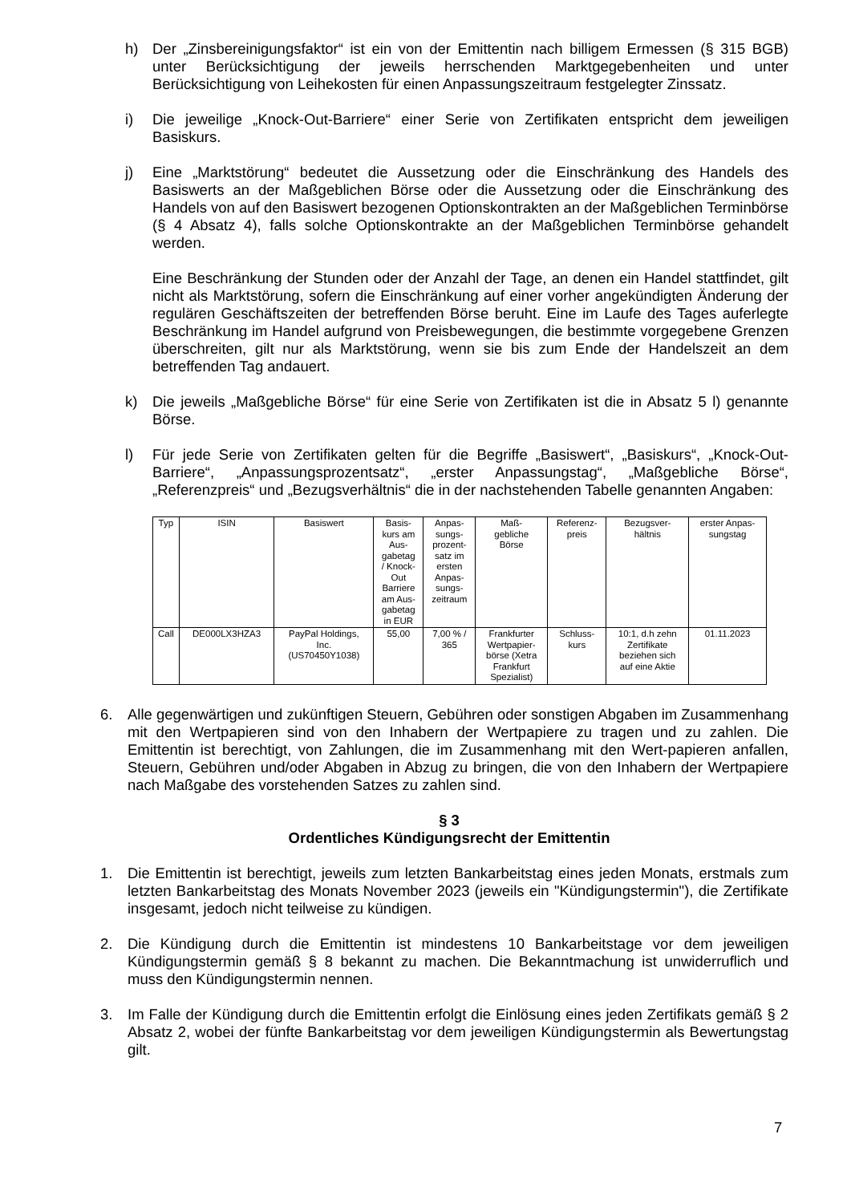h) Der „Zinsbereinigungsfaktor“ ist ein von der Emittentin nach billigem Ermessen (§ 315 BGB) unter Berücksichtigung der jeweils herrschenden Marktgegebenheiten und unter Berücksichtigung von Leihekosten für einen Anpassungszeitraum festgelegter Zinssatz.
i) Die jeweilige „Knock-Out-Barriere“ einer Serie von Zertifikaten entspricht dem jeweiligen Basiskurs.
j) Eine „Marktstörung“ bedeutet die Aussetzung oder die Einschränkung des Handels des Basiswerts an der Maßgeblichen Börse oder die Aussetzung oder die Einschränkung des Handels von auf den Basiswert bezogenen Optionskontrakten an der Maßgeblichen Terminbörse (§ 4 Absatz 4), falls solche Optionskontrakte an der Maßgeblichen Terminbörse gehandelt werden.
Eine Beschränkung der Stunden oder der Anzahl der Tage, an denen ein Handel stattfindet, gilt nicht als Marktstörung, sofern die Einschränkung auf einer vorher angekündigten Änderung der regulären Geschäftszeiten der betreffenden Börse beruht. Eine im Laufe des Tages auferlegte Beschränkung im Handel aufgrund von Preisbewegungen, die bestimmte vorgegebene Grenzen überschreiten, gilt nur als Marktstörung, wenn sie bis zum Ende der Handelszeit an dem betreffenden Tag andauert.
k) Die jeweils „Maßgebliche Börse“ für eine Serie von Zertifikaten ist die in Absatz 5 l) genannte Börse.
l) Für jede Serie von Zertifikaten gelten für die Begriffe „Basiswert“, „Basiskurs“, „Knock-Out-Barriere“, „Anpassungsprozentsatz“, „erster Anpassungstag“, „Maßgebliche Börse“, „Referenzpreis“ und „Bezugsverhältnis“ die in der nachstehenden Tabelle genannten Angaben:
| Typ | ISIN | Basiswert | Basis- kurs am Aus- gabetag / Knock- Out Barriere am Aus- gabetag in EUR | Anpas- sungs- prozent- satz im ersten Anpas- sungs- zeitraum | Maß- gebliche Börse | Referenz- preis | Bezugsver- hältnis | erster Anpas- sungstag |
| --- | --- | --- | --- | --- | --- | --- | --- | --- |
| Call | DE000LX3HZA3 | PayPal Holdings, Inc. (US70450Y1038) | 55,00 | 7,00 % / 365 | Frankfurter Wertpapier- börse (Xetra Frankfurt Spezialist) | Schluss- kurs | 10:1, d.h zehn Zertifikate beziehen sich auf eine Aktie | 01.11.2023 |
6. Alle gegenwärtigen und zukünftigen Steuern, Gebühren oder sonstigen Abgaben im Zusammenhang mit den Wertpapieren sind von den Inhabern der Wertpapiere zu tragen und zu zahlen. Die Emittentin ist berechtigt, von Zahlungen, die im Zusammenhang mit den Wert-papieren anfallen, Steuern, Gebühren und/oder Abgaben in Abzug zu bringen, die von den Inhabern der Wertpapiere nach Maßgabe des vorstehenden Satzes zu zahlen sind.
§ 3
Ordentliches Kündigungsrecht der Emittentin
1. Die Emittentin ist berechtigt, jeweils zum letzten Bankarbeitstag eines jeden Monats, erstmals zum letzten Bankarbeitstag des Monats November 2023 (jeweils ein "Kündigungstermin"), die Zertifikate insgesamt, jedoch nicht teilweise zu kündigen.
2. Die Kündigung durch die Emittentin ist mindestens 10 Bankarbeitstage vor dem jeweiligen Kündigungstermin gemäß § 8 bekannt zu machen. Die Bekanntmachung ist unwiderruflich und muss den Kündigungstermin nennen.
3. Im Falle der Kündigung durch die Emittentin erfolgt die Einlösung eines jeden Zertifikats gemäß § 2 Absatz 2, wobei der fünfte Bankarbeitstag vor dem jeweiligen Kündigungstermin als Bewertungstag gilt.
7